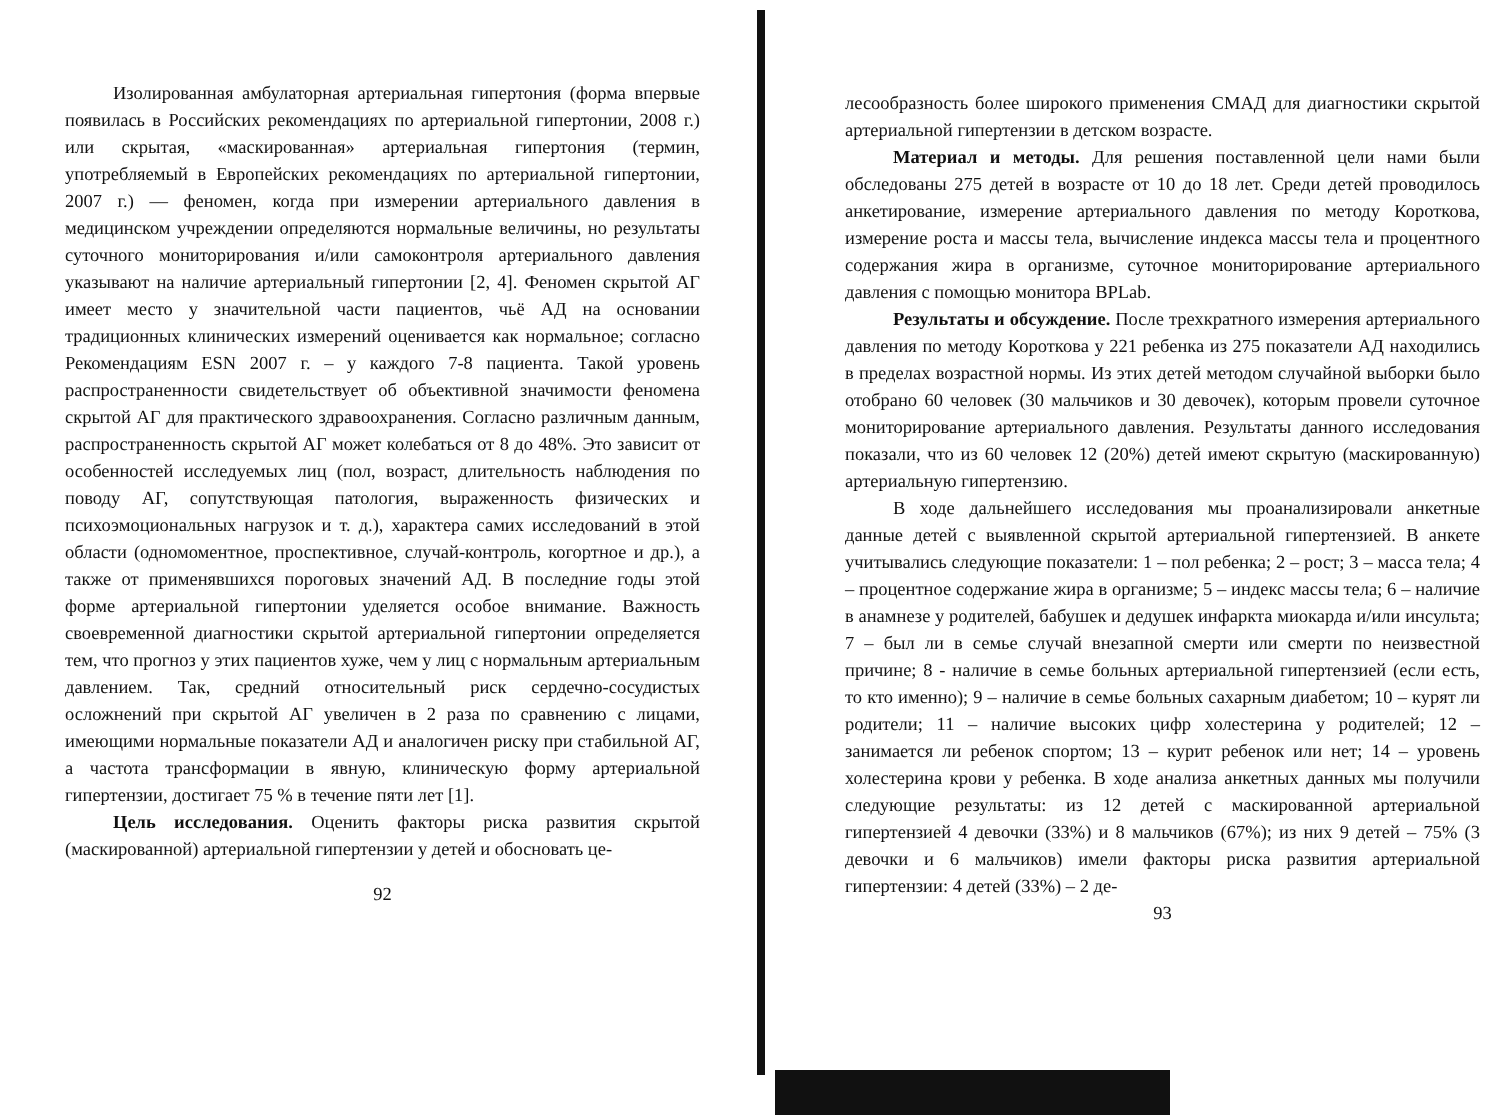Изолированная амбулаторная артериальная гипертония (форма впервые появилась в Российских рекомендациях по артериальной гипертонии, 2008 г.) или скрытая, «маскированная» артериальная гипертония (термин, употребляемый в Европейских рекомендациях по артериальной гипертонии, 2007 г.) — феномен, когда при измерении артериального давления в медицинском учреждении определяются нормальные величины, но результаты суточного мониторирования и/или самоконтроля артериального давления указывают на наличие артериальный гипертонии [2, 4]. Феномен скрытой АГ имеет место у значительной части пациентов, чьё АД на основании традиционных клинических измерений оценивается как нормальное; согласно Рекомендациям ESN 2007 г. – у каждого 7-8 пациента. Такой уровень распространенности свидетельствует об объективной значимости феномена скрытой АГ для практического здравоохранения. Согласно различным данным, распространенность скрытой АГ может колебаться от 8 до 48%. Это зависит от особенностей исследуемых лиц (пол, возраст, длительность наблюдения по поводу АГ, сопутствующая патология, выраженность физических и психоэмоциональных нагрузок и т. д.), характера самих исследований в этой области (одномоментное, проспективное, случай-контроль, когортное и др.), а также от применявшихся пороговых значений АД. В последние годы этой форме артериальной гипертонии уделяется особое внимание. Важность своевременной диагностики скрытой артериальной гипертонии определяется тем, что прогноз у этих пациентов хуже, чем у лиц с нормальным артериальным давлением. Так, средний относительный риск сердечно-сосудистых осложнений при скрытой АГ увеличен в 2 раза по сравнению с лицами, имеющими нормальные показатели АД и аналогичен риску при стабильной АГ, а частота трансформации в явную, клиническую форму артериальной гипертензии, достигает 75 % в течение пяти лет [1].
Цель исследования. Оценить факторы риска развития скрытой (маскированной) артериальной гипертензии у детей и обосновать це-
92
лесообразность более широкого применения СМАД для диагностики скрытой артериальной гипертензии в детском возрасте.
Материал и методы. Для решения поставленной цели нами были обследованы 275 детей в возрасте от 10 до 18 лет. Среди детей проводилось анкетирование, измерение артериального давления по методу Короткова, измерение роста и массы тела, вычисление индекса массы тела и процентного содержания жира в организме, суточное мониторирование артериального давления с помощью монитора BPLab.
Результаты и обсуждение. После трехкратного измерения артериального давления по методу Короткова у 221 ребенка из 275 показатели АД находились в пределах возрастной нормы. Из этих детей методом случайной выборки было отобрано 60 человек (30 мальчиков и 30 девочек), которым провели суточное мониторирование артериального давления. Результаты данного исследования показали, что из 60 человек 12 (20%) детей имеют скрытую (маскированную) артериальную гипертензию.
В ходе дальнейшего исследования мы проанализировали анкетные данные детей с выявленной скрытой артериальной гипертензией. В анкете учитывались следующие показатели: 1 – пол ребенка; 2 – рост; 3 – масса тела; 4 – процентное содержание жира в организме; 5 – индекс массы тела; 6 – наличие в анамнезе у родителей, бабушек и дедушек инфаркта миокарда и/или инсульта; 7 – был ли в семье случай внезапной смерти или смерти по неизвестной причине; 8 - наличие в семье больных артериальной гипертензией (если есть, то кто именно); 9 – наличие в семье больных сахарным диабетом; 10 – курят ли родители; 11 – наличие высоких цифр холестерина у родителей; 12 – занимается ли ребенок спортом; 13 – курит ребенок или нет; 14 – уровень холестерина крови у ребенка. В ходе анализа анкетных данных мы получили следующие результаты: из 12 детей с маскированной артериальной гипертензией 4 девочки (33%) и 8 мальчиков (67%); из них 9 детей – 75% (3 девочки и 6 мальчиков) имели факторы риска развития артериальной гипертензии: 4 детей (33%) – 2 де-
93